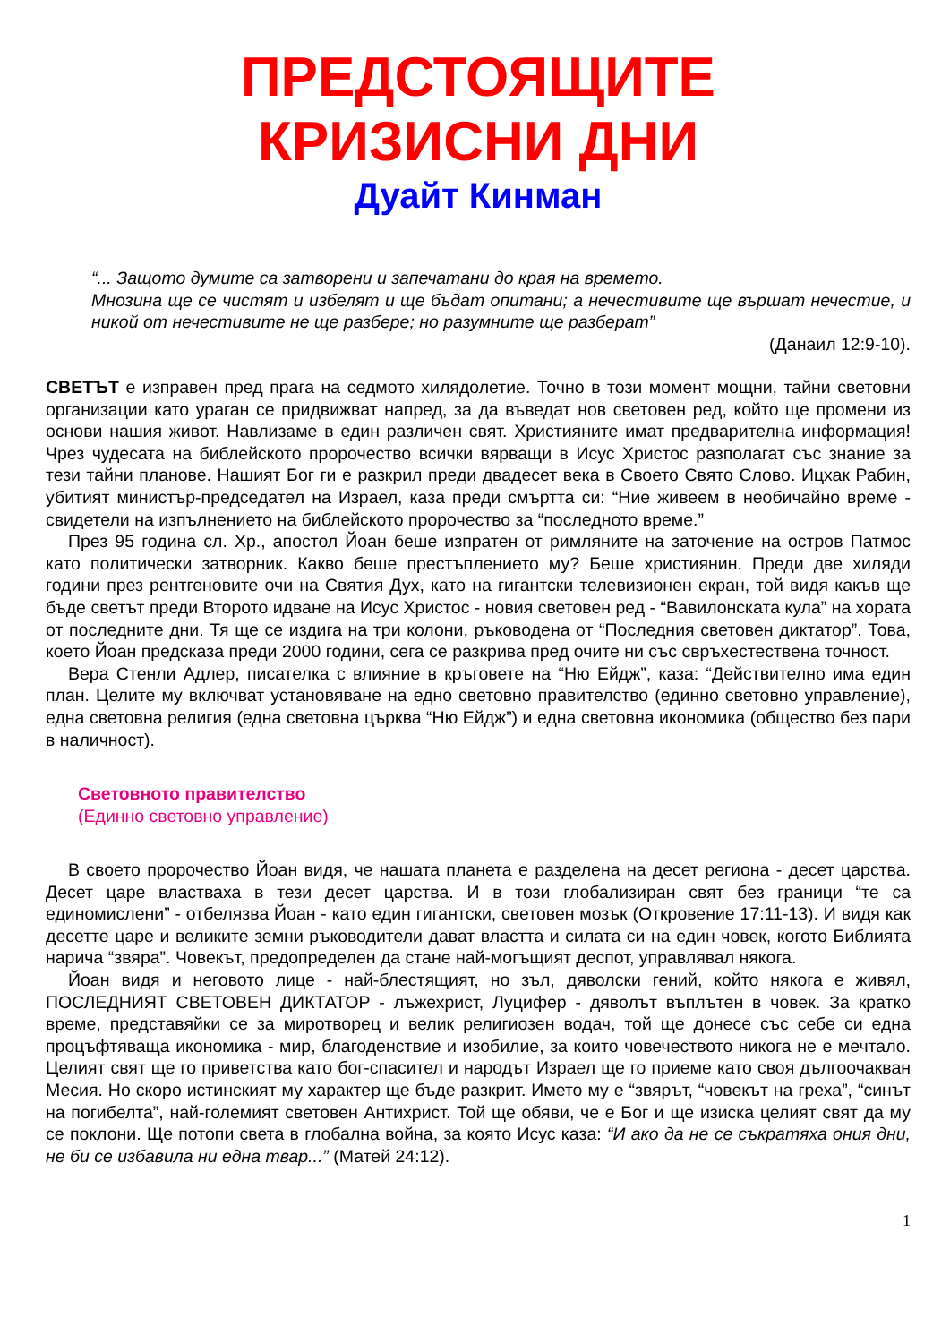ПРЕДСТОЯЩИТЕ
КРИЗИСНИ ДНИ
Дуайт Кинман
“... Защото думите са затворени и запечатани до края на времето.
Мнозина ще се чистят и избелят и ще бъдат опитани; а нечестивите ще вършат нечестие, и никой от нечестивите не ще разбере; но разумните ще разберат”
(Данаил 12:9-10).
СВЕТЪТ е изправен пред прага на седмото хилядолетие. Точно в този момент мощни, тайни световни организации като ураган се придвижват напред, за да въведат нов световен ред, който ще промени из основи нашия живот. Навлизаме в един различен свят. Християните имат предварителна информация! Чрез чудесата на библейското пророчество всички вярващи в Исус Христос разполагат със знание за тези тайни планове. Нашият Бог ги е разкрил преди двадесет века в Своето Свято Слово. Ицхак Рабин, убитият министър-председател на Израел, каза преди смъртта си: “Ние живеем в необичайно време - свидетели на изпълнението на библейското пророчество за “последното време.”
През 95 година сл. Хр., апостол Йоан беше изпратен от римляните на заточение на остров Патмос като политически затворник. Какво беше престъплението му? Беше християнин. Преди две хиляди години през рентгеновите очи на Святия Дух, като на гигантски телевизионен екран, той видя какъв ще бъде светът преди Второто идване на Исус Христос - новия световен ред - “Вавилонската кула” на хората от последните дни. Тя ще се издига на три колони, ръководена от “Последния световен диктатор”. Това, което Йоан предсказа преди 2000 години, сега се разкрива пред очите ни със свръхестествена точност.
Вера Стенли Адлер, писателка с влияние в кръговете на “Ню Ейдж”, каза: “Действително има един план. Целите му включват установяване на едно световно правителство (единно световно управление), една световна религия (една световна църква “Ню Ейдж”) и една световна икономика (общество без пари в наличност).
Световното правителство
(Единно световно управление)
В своето пророчество Йоан видя, че нашата планета е разделена на десет региона - десет царства. Десет царе властваха в тези десет царства. И в този глобализиран свят без граници “те са единомислени” - отбелязва Йоан - като един гигантски, световен мозък (Откровение 17:11-13). И видя как десетте царе и великите земни ръководители дават властта и силата си на един човек, когото Библията нарича “звяра”. Човекът, предопределен да стане най-могъщият деспот, управлявал някога.
Йоан видя и неговото лице - най-блестящият, но зъл, дяволски гений, който някога е живял, ПОСЛЕДНИЯТ СВЕТОВЕН ДИКТАТОР - лъжехрист, Луцифер - дяволът въплътен в човек. За кратко време, представяйки се за миротворец и велик религиозен водач, той ще донесе със себе си една процъфтяваща икономика - мир, благоденствие и изобилие, за които човечеството никога не е мечтало. Целият свят ще го приветства като бог-спасител и народът Израел ще го приеме като своя дългоочакван Месия. Но скоро истинският му характер ще бъде разкрит. Името му е “звярът, “човекът на греха”, “синът на погибелта”, най-големият световен Антихрист. Той ще обяви, че е Бог и ще изиска целият свят да му се поклони. Ще потопи света в глобална война, за която Исус каза: “И ако да не се съкратяха ония дни, не би се избавила ни една твар...” (Матей 24:12).
1